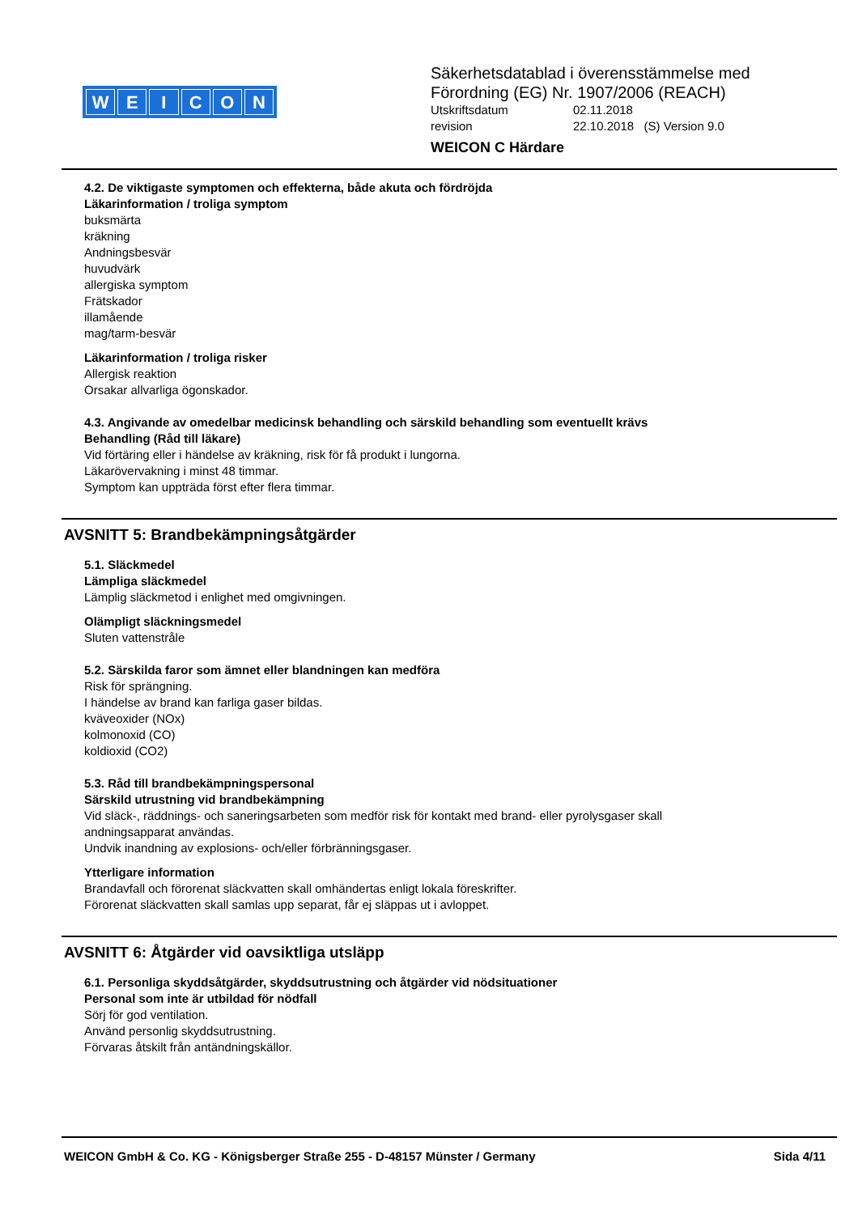WEICON
Säkerhetsdatablad i överensstämmelse med
Förordning (EG) Nr. 1907/2006 (REACH)
Utskriftsdatum 02.11.2018
revision 22.10.2018 (S) Version 9.0
WEICON C Härdare
4.2. De viktigaste symptomen och effekterna, både akuta och fördröjda
Läkarinformation / troliga symptom
buksmärta
kräkning
Andningsbesvär
huvudvärk
allergiska symptom
Frätskador
illamående
mag/tarm-besvär
Läkarinformation / troliga risker
Allergisk reaktion
Orsakar allvarliga ögonskador.
4.3. Angivande av omedelbar medicinsk behandling och särskild behandling som eventuellt krävs
Behandling (Råd till läkare)
Vid förtäring eller i händelse av kräkning, risk för få produkt i lungorna.
Läkarövervakning i minst 48 timmar.
Symptom kan uppträda först efter flera timmar.
AVSNITT 5: Brandbekämpningsåtgärder
5.1. Släckmedel
Lämpliga släckmedel
Lämplig släckmetod i enlighet med omgivningen.
Olämpligt släckningsmedel
Sluten vattenstråle
5.2. Särskilda faror som ämnet eller blandningen kan medföra
Risk för sprängning.
I händelse av brand kan farliga gaser bildas.
kväveoxider (NOx)
kolmonoxid (CO)
koldioxid (CO2)
5.3. Råd till brandbekämpningspersonal
Särskild utrustning vid brandbekämpning
Vid släck-, räddnings- och saneringsarbeten som medför risk för kontakt med brand- eller pyrolysgaser skall
andningsapparat användas.
Undvik inandning av explosions- och/eller förbränningsgaser.
Ytterligare information
Brandavfall och förorenat släckvatten skall omhändertas enligt lokala föreskrifter.
Förorenat släckvatten skall samlas upp separat, får ej släppas ut i avloppet.
AVSNITT 6: Åtgärder vid oavsiktliga utsläpp
6.1. Personliga skyddsåtgärder, skyddsutrustning och åtgärder vid nödsituationer
Personal som inte är utbildad för nödfall
Sörj för god ventilation.
Använd personlig skyddsutrustning.
Förvaras åtskilt från antändningskällor.
WEICON GmbH & Co. KG - Königsberger Straße 255 - D-48157 Münster / Germany Sida 4/11